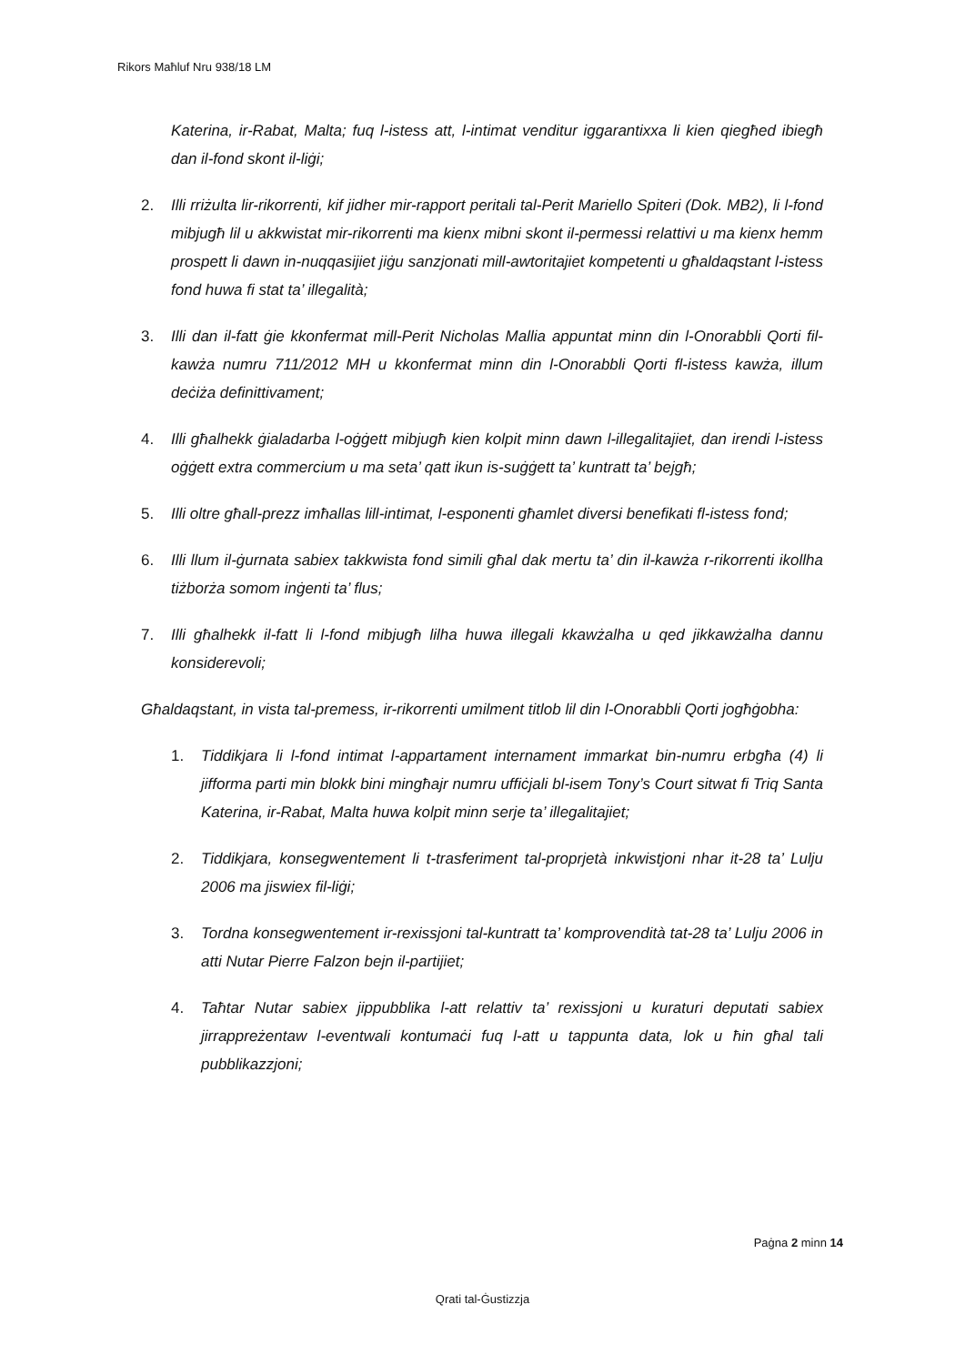Rikors Maħluf Nru 938/18 LM
Katerina, ir-Rabat, Malta; fuq l-istess att, l-intimat venditur iggarantixxa li kien qiegħed ibiegħ dan il-fond skont il-liġi;
2. Illi rriżulta lir-rikorrenti, kif jidher mir-rapport peritali tal-Perit Mariello Spiteri (Dok. MB2), li l-fond mibjugħ lil u akkwistat mir-rikorrenti ma kienx mibni skont il-permessi relattivi u ma kienx hemm prospett li dawn in-nuqqasijiet jiġu sanzjonati mill-awtoritajiet kompetenti u għaldaqstant l-istess fond huwa fi stat ta’ illegalità;
3. Illi dan il-fatt ġie kkonfermat mill-Perit Nicholas Mallia appuntat minn din l-Onorabbli Qorti fil-kawża numru 711/2012 MH u kkonfermat minn din l-Onorabbli Qorti fl-istess kawża, illum deċiża definittivament;
4. Illi għalhekk ġialadarba l-oġġett mibjugħ kien kolpit minn dawn l-illegalitajiet, dan irendi l-istess oġġett extra commercium u ma seta’ qatt ikun is-suġġett ta’ kuntratt ta’ bejgħ;
5. Illi oltre għall-prezz imħallas lill-intimat, l-esponenti għamlet diversi benefikati fl-istess fond;
6. Illi llum il-ġurnata sabiex takkwista fond simili għal dak mertu ta’ din il-kawża r-rikorrenti ikollha tiżborża somom inġenti ta’ flus;
7. Illi għalhekk il-fatt li l-fond mibjugħ lilha huwa illegali kkawżalha u qed jikkawżalha dannu konsiderevoli;
Għaldaqstant, in vista tal-premess, ir-rikorrenti umilment titlob lil din l-Onorabbli Qorti jogħġobha:
1. Tiddikjara li l-fond intimat l-appartament internament immarkat bin-numru erbgħa (4) li jifforma parti min blokk bini mingħajr numru uffiċjali bl-isem Tony’s Court sitwat fi Triq Santa Katerina, ir-Rabat, Malta huwa kolpit minn serje ta’ illegalitajiet;
2. Tiddikjara, konsegwentement li t-trasferiment tal-proprjetà inkwistjoni nhar it-28 ta’ Lulju 2006 ma jiswiex fil-liġi;
3. Tordna konsegwentement ir-rexissjoni tal-kuntratt ta’ komprovendità tat-28 ta’ Lulju 2006 in atti Nutar Pierre Falzon bejn il-partijiet;
4. Taħtar Nutar sabiex jippubblika l-att relattiv ta’ rexissjoni u kuraturi deputati sabiex jirrappreżentaw l-eventwali kontumaċi fuq l-att u tappunta data, lok u ħin għal tali pubblikazzjoni;
Paġna 2 minn 14
Qrati tal-Ġustizzja